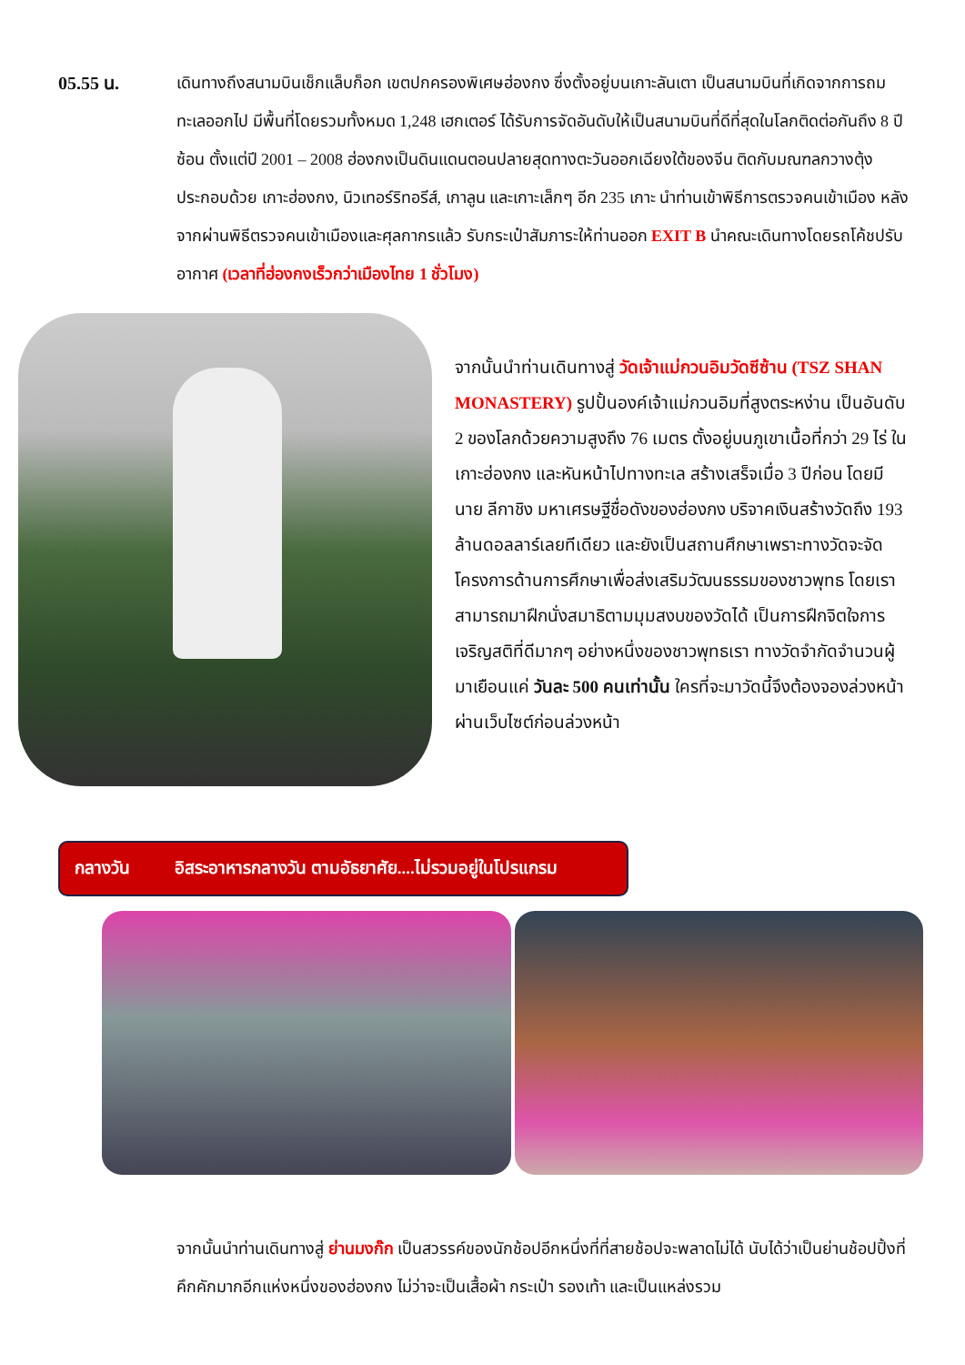05.55 น. เดินทางถึงสนามบินเช็กแล็บก็อก เขตปกครองพิเศษฮ่องกง ซึ่งตั้งอยู่บนเกาะลันเตา เป็นสนามบินที่เกิดจากการถมทะเลออกไป มีพื้นที่โดยรวมทั้งหมด 1,248 เฮกเตอร์ ได้รับการจัดอันดับให้เป็นสนามบินที่ดีที่สุดในโลกติดต่อกันถึง 8 ปีซ้อน ตั้งแต่ปี 2001 – 2008 ฮ่องกงเป็นดินแดนตอนปลายสุดทางตะวันออกเฉียงใต้ของจีน ติดกับมณฑลกวางตุ้งประกอบด้วย เกาะฮ่องกง, นิวเทอร์ริทอรีส์, เกาลูน และเกาะเล็กๆ อีก 235 เกาะ นำท่านเข้าพิธีการตรวจคนเข้าเมือง หลังจากผ่านพิธีตรวจคนเข้าเมืองและศุลกากรแล้ว รับกระเป๋าสัมภาระให้ท่านออก EXIT B นำคณะเดินทางโดยรถโค้ชปรับอากาศ (เวลาที่ฮ่องกงเร็วกว่าเมืองไทย 1 ชั่วโมง)
จากนั้นนำท่านเดินทางสู่ วัดเจ้าแม่กวนอิมวัดซีซ้าน (TSZ SHAN MONASTERY) รูปปั้นองค์เจ้าแม่กวนอิมที่สูงตระหง่าน เป็นอันดับ 2 ของโลกด้วยความสูงถึง 76 เมตร ตั้งอยู่บนภูเขาเนื้อที่กว่า 29 ไร่ ในเกาะฮ่องกง และหันหน้าไปทางทะเล สร้างเสร็จเมื่อ 3 ปีก่อน โดยมี นาย ลีกาชิง มหาเศรษฐีชื่อดังของฮ่องกง บริจาคเงินสร้างวัดถึง 193 ล้านดอลลาร์เลยทีเดียว และยังเป็นสถานศึกษาเพราะทางวัดจะจัดโครงการด้านการศึกษาเพื่อส่งเสริมวัฒนธรรมของชาวพุทธ โดยเราสามารถมาฝึกนั่งสมาธิตามมุมสงบของวัดได้ เป็นการฝึกจิตใจการเจริญสติที่ดีมากๆ อย่างหนึ่งของชาวพุทธเรา ทางวัดจำกัดจำนวนผู้มาเยือนแค่ วันละ 500 คนเท่านั้น ใครที่จะมาวัดนี้จึงต้องจองล่วงหน้าผ่านเว็บไซต์ก่อนล่วงหน้า
กลางวัน อิสระอาหารกลางวัน ตามอัธยาศัย....ไม่รวมอยู่ในโปรแกรม
จากนั้นนำท่านเดินทางสู่ ย่านมงก๊ก เป็นสวรรค์ของนักช้อปอีกหนึ่งที่ที่สายช้อปจะพลาดไม่ได้ นับได้ว่าเป็นย่านช้อปปิ้งที่คึกคักมากอีกแห่งหนึ่งของฮ่องกง ไม่ว่าจะเป็นเสื้อผ้า กระเป๋า รองเท้า และเป็นแหล่งรวม